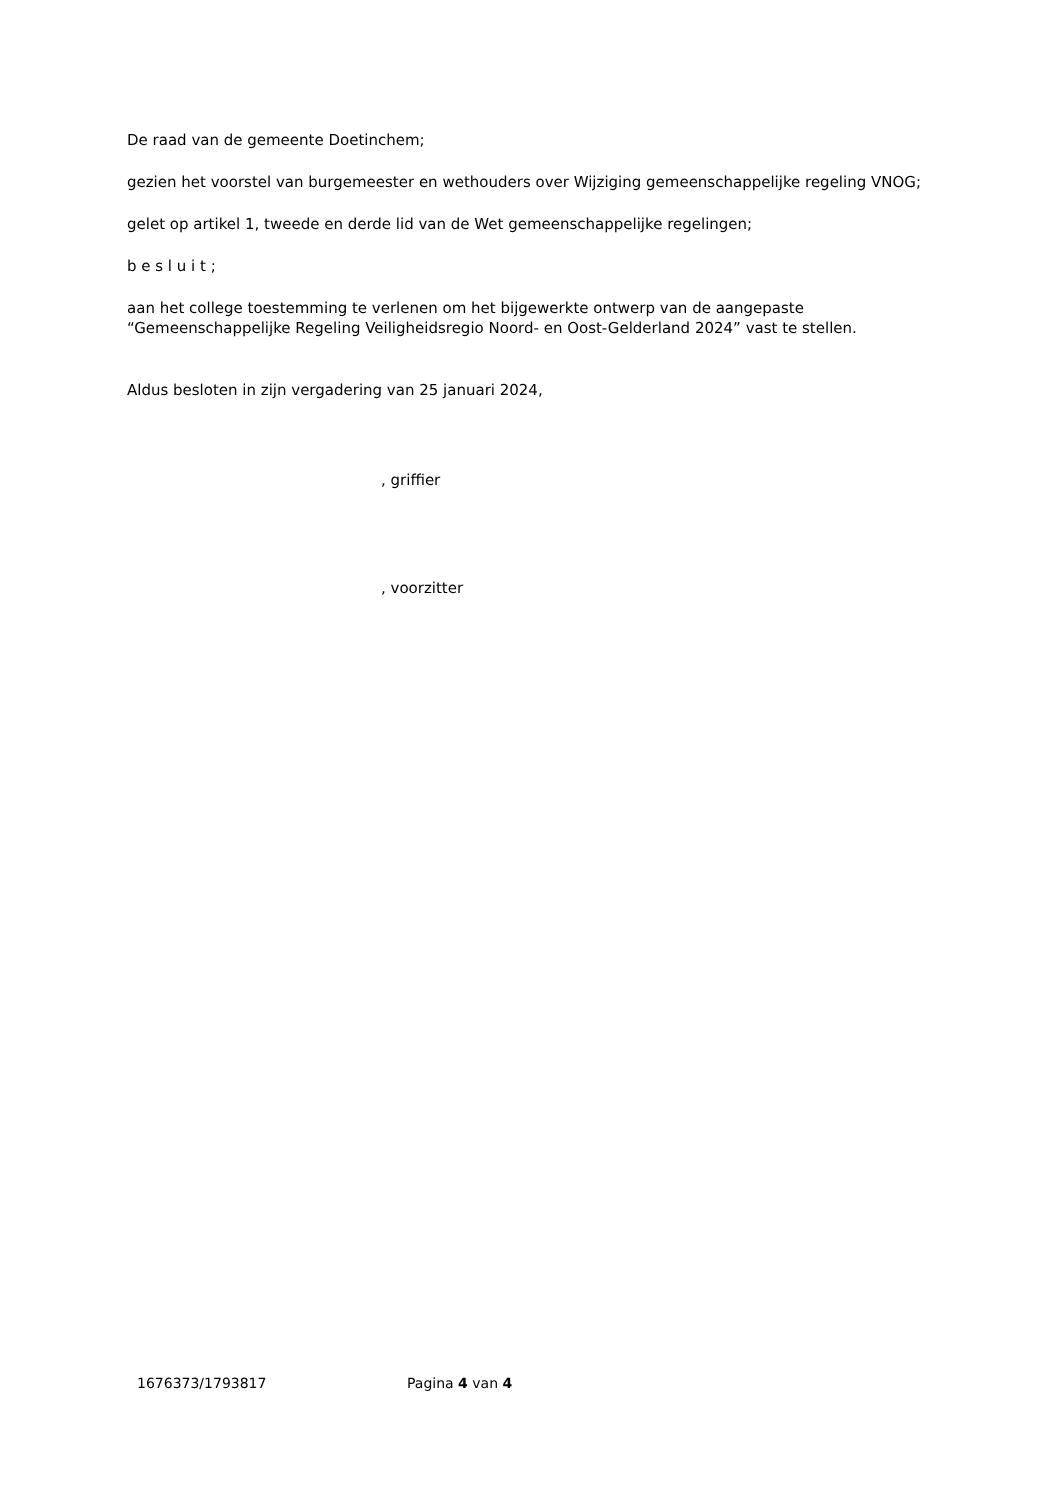De raad van de gemeente Doetinchem;
gezien het voorstel van burgemeester en wethouders over Wijziging gemeenschappelijke regeling VNOG;
gelet op artikel 1, tweede en derde lid van de Wet gemeenschappelijke regelingen;
b e s l u i t ;
aan het college toestemming te verlenen om het bijgewerkte ontwerp van de aangepaste “Gemeenschappelijke Regeling Veiligheidsregio Noord- en Oost-Gelderland 2024” vast te stellen.
Aldus besloten in zijn vergadering van 25 januari 2024,
, griffier
, voorzitter
1676373/1793817 Pagina 4 van 4